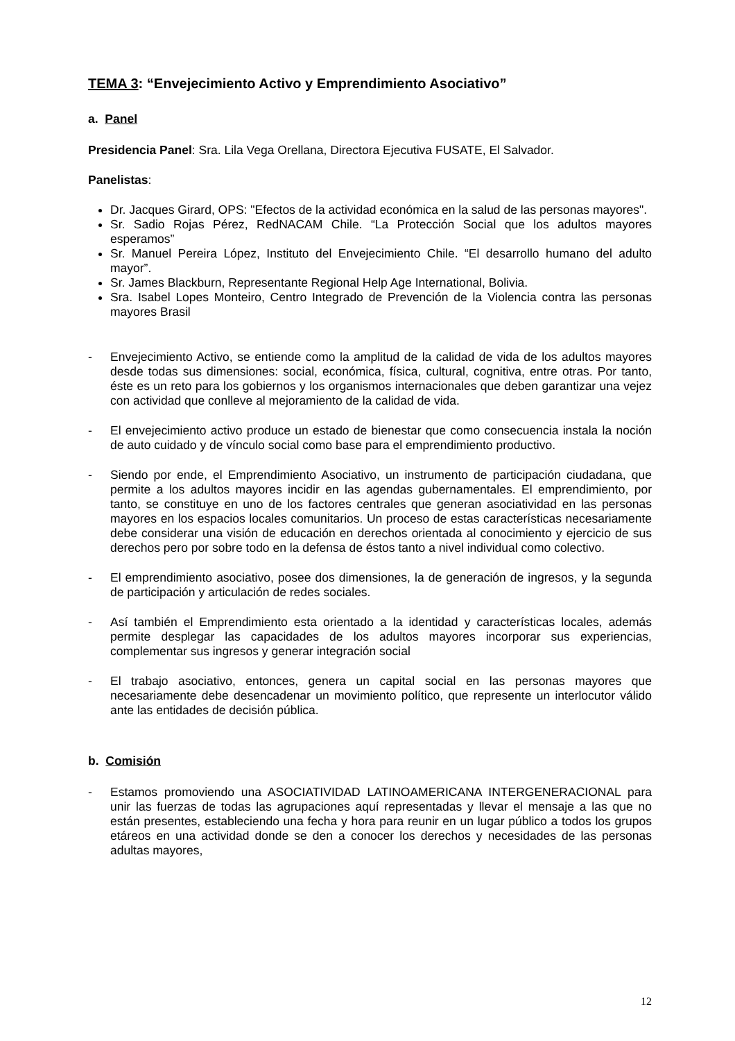TEMA 3: “Envejecimiento Activo y Emprendimiento Asociativo”
a. Panel
Presidencia Panel: Sra. Lila Vega Orellana, Directora Ejecutiva FUSATE, El Salvador.
Panelistas:
Dr. Jacques Girard, OPS: "Efectos de la actividad económica en la salud de las personas mayores".
Sr. Sadio Rojas Pérez, RedNACAM Chile. “La Protección Social que los adultos mayores esperamos”
Sr. Manuel Pereira López, Instituto del Envejecimiento Chile. “El desarrollo humano del adulto mayor”.
Sr. James Blackburn, Representante Regional Help Age International, Bolivia.
Sra. Isabel Lopes Monteiro, Centro Integrado de Prevención de la Violencia contra las personas mayores Brasil
- Envejecimiento Activo, se entiende como la amplitud de la calidad de vida de los adultos mayores desde todas sus dimensiones: social, económica, física, cultural, cognitiva, entre otras. Por tanto, éste es un reto para los gobiernos y los organismos internacionales que deben garantizar una vejez con actividad que conlleve al mejoramiento de la calidad de vida.
- El envejecimiento activo produce un estado de bienestar que como consecuencia instala la noción de auto cuidado y de vínculo social como base para el emprendimiento productivo.
- Siendo por ende, el Emprendimiento Asociativo, un instrumento de participación ciudadana, que permite a los adultos mayores incidir en las agendas gubernamentales. El emprendimiento, por tanto, se constituye en uno de los factores centrales que generan asociatividad en las personas mayores en los espacios locales comunitarios. Un proceso de estas características necesariamente debe considerar una visión de educación en derechos orientada al conocimiento y ejercicio de sus derechos pero por sobre todo en la defensa de éstos tanto a nivel individual como colectivo.
- El emprendimiento asociativo, posee dos dimensiones, la de generación de ingresos, y la segunda de participación y articulación de redes sociales.
- Así también el Emprendimiento esta orientado a la identidad y características locales, además permite desplegar las capacidades de los adultos mayores incorporar sus experiencias, complementar sus ingresos y generar integración social
- El trabajo asociativo, entonces, genera un capital social en las personas mayores que necesariamente debe desencadenar un movimiento político, que represente un interlocutor válido ante las entidades de decisión pública.
b. Comisión
- Estamos promoviendo una ASOCIATIVIDAD LATINOAMERICANA INTERGENERACIONAL para unir las fuerzas de todas las agrupaciones aquí representadas y llevar el mensaje a las que no están presentes, estableciendo una fecha y hora para reunir en un lugar público a todos los grupos etáreos en una actividad donde se den a conocer los derechos y necesidades de las personas adultas mayores,
12